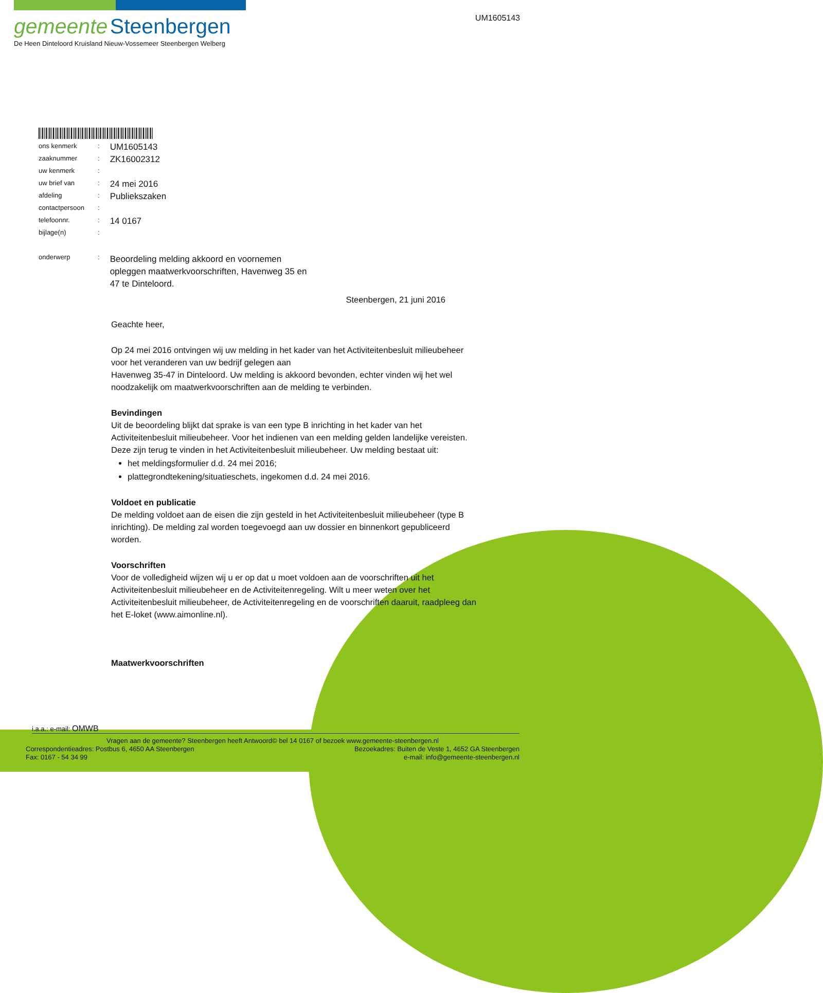gemeente Steenbergen
De Heen Dinteloord Kruisland Nieuw-Vossemeer Steenbergen Welberg
UM1605143
| ons kenmerk | : | UM1605143 |
| zaaknummer | : | ZK16002312 |
| uw kenmerk | : | |
| uw brief van | : | 24 mei 2016 |
| afdeling | : | Publiekszaken |
| contactpersoon | : | |
| telefoonnr. | : | 14 0167 |
| bijlage(n) | : | |
| onderwerp | : | Beoordeling melding akkoord en voornemen opleggen maatwerkvoorschriften, Havenweg 35 en 47 te Dinteloord. |
Steenbergen, 21 juni 2016
Geachte heer,
Op 24 mei 2016 ontvingen wij uw melding in het kader van het Activiteitenbesluit milieubeheer voor het veranderen van uw bedrijf gelegen aan
Havenweg 35-47 in Dinteloord. Uw melding is akkoord bevonden, echter vinden wij het wel noodzakelijk om maatwerkvoorschriften aan de melding te verbinden.
Bevindingen
Uit de beoordeling blijkt dat sprake is van een type B inrichting in het kader van het Activiteitenbesluit milieubeheer. Voor het indienen van een melding gelden landelijke vereisten. Deze zijn terug te vinden in het Activiteitenbesluit milieubeheer. Uw melding bestaat uit:
het meldingsformulier d.d. 24 mei 2016;
plattegrondtekening/situatieschets, ingekomen d.d. 24 mei 2016.
Voldoet en publicatie
De melding voldoet aan de eisen die zijn gesteld in het Activiteitenbesluit milieubeheer (type B inrichting). De melding zal worden toegevoegd aan uw dossier en binnenkort gepubliceerd worden.
Voorschriften
Voor de volledigheid wijzen wij u er op dat u moet voldoen aan de voorschriften uit het Activiteitenbesluit milieubeheer en de Activiteitenregeling. Wilt u meer weten over het Activiteitenbesluit milieubeheer, de Activiteitenregeling en de voorschriften daaruit, raadpleeg dan het E-loket (www.aimonline.nl).
Maatwerkvoorschriften
i.a.a.: e-mail: OMWB
Vragen aan de gemeente? Steenbergen heeft Antwoord© bel 14 0167 of bezoek www.gemeente-steenbergen.nl
Correspondentieadres: Postbus 6, 4650 AA Steenbergen Bezoekadres: Buiten de Veste 1, 4652 GA Steenbergen
Fax: 0167 - 54 34 99 e-mail: info@gemeente-steenbergen.nl